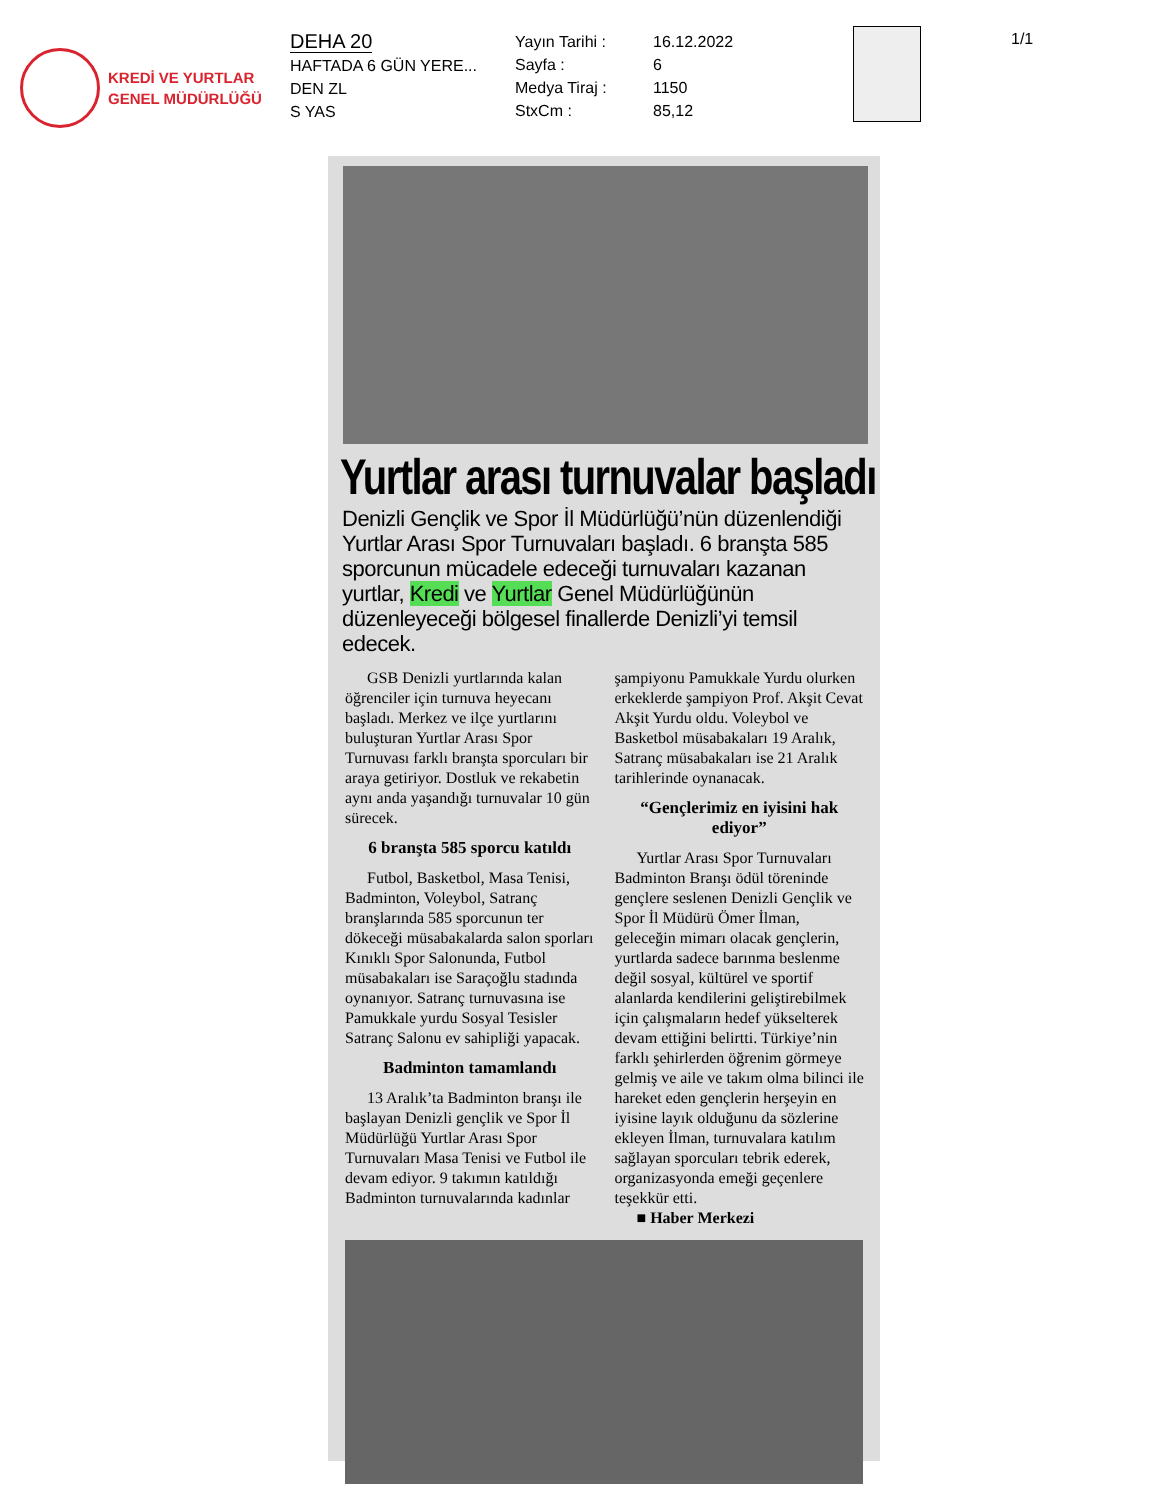KREDİ VE YURTLAR
GENEL MÜDÜRLÜĞÜ
DEHA 20
HAFTADA 6 GÜN YERE...
DEN ZL
S YAS
Yayın Tarihi :
Sayfa :
Medya Tiraj :
StxCm :
16.12.2022
6
1150
85,12
1/1
Yurtlar arası turnuvalar başladı
Denizli Gençlik ve Spor İl Müdürlüğü’nün düzenlendiği Yurtlar Arası Spor Turnuvaları başladı. 6 branşta 585 sporcunun mücadele edeceği turnuvaları kazanan yurtlar, Kredi ve Yurtlar Genel Müdürlüğünün düzenleyeceği bölgesel finallerde Denizli’yi temsil edecek.
GSB Denizli yurtlarında kalan öğrenciler için turnuva heyecanı başladı. Merkez ve ilçe yurtlarını buluşturan Yurtlar Arası Spor Turnuvası farklı branşta sporcuları bir araya getiriyor. Dostluk ve rekabetin aynı anda yaşandığı turnuvalar 10 gün sürecek.
6 branşta 585 sporcu katıldı
Futbol, Basketbol, Masa Tenisi, Badminton, Voleybol, Satranç branşlarında 585 sporcunun ter dökeceği müsabakalarda salon sporları Kınıklı Spor Salonunda, Futbol müsabakaları ise Saraçoğlu stadında oynanıyor. Satranç turnuvasına ise Pamukkale yurdu Sosyal Tesisler Satranç Salonu ev sahipliği yapacak.
Badminton tamamlandı
13 Aralık’ta Badminton branşı ile başlayan Denizli gençlik ve Spor İl Müdürlüğü Yurtlar Arası Spor Turnuvaları Masa Tenisi ve Futbol ile devam ediyor. 9 takımın katıldığı Badminton turnuvalarında kadınlar
şampiyonu Pamukkale Yurdu olurken erkeklerde şampiyon Prof. Akşit Cevat Akşit Yurdu oldu. Voleybol ve Basketbol müsabakaları 19 Aralık, Satranç müsabakaları ise 21 Aralık tarihlerinde oynanacak.
“Gençlerimiz en iyisini hak ediyor”
Yurtlar Arası Spor Turnuvaları Badminton Branşı ödül töreninde gençlere seslenen Denizli Gençlik ve Spor İl Müdürü Ömer İlman, geleceğin mimarı olacak gençlerin, yurtlarda sadece barınma beslenme değil sosyal, kültürel ve sportif alanlarda kendilerini geliştirebilmek için çalışmaların hedef yükselterek devam ettiğini belirtti. Türkiye’nin farklı şehirlerden öğrenim görmeye gelmiş ve aile ve takım olma bilinci ile hareket eden gençlerin herşeyin en iyisine layık olduğunu da sözlerine ekleyen İlman, turnuvalara katılım sağlayan sporcuları tebrik ederek, organizasyonda emeği geçenlere teşekkür etti.
■ Haber Merkezi